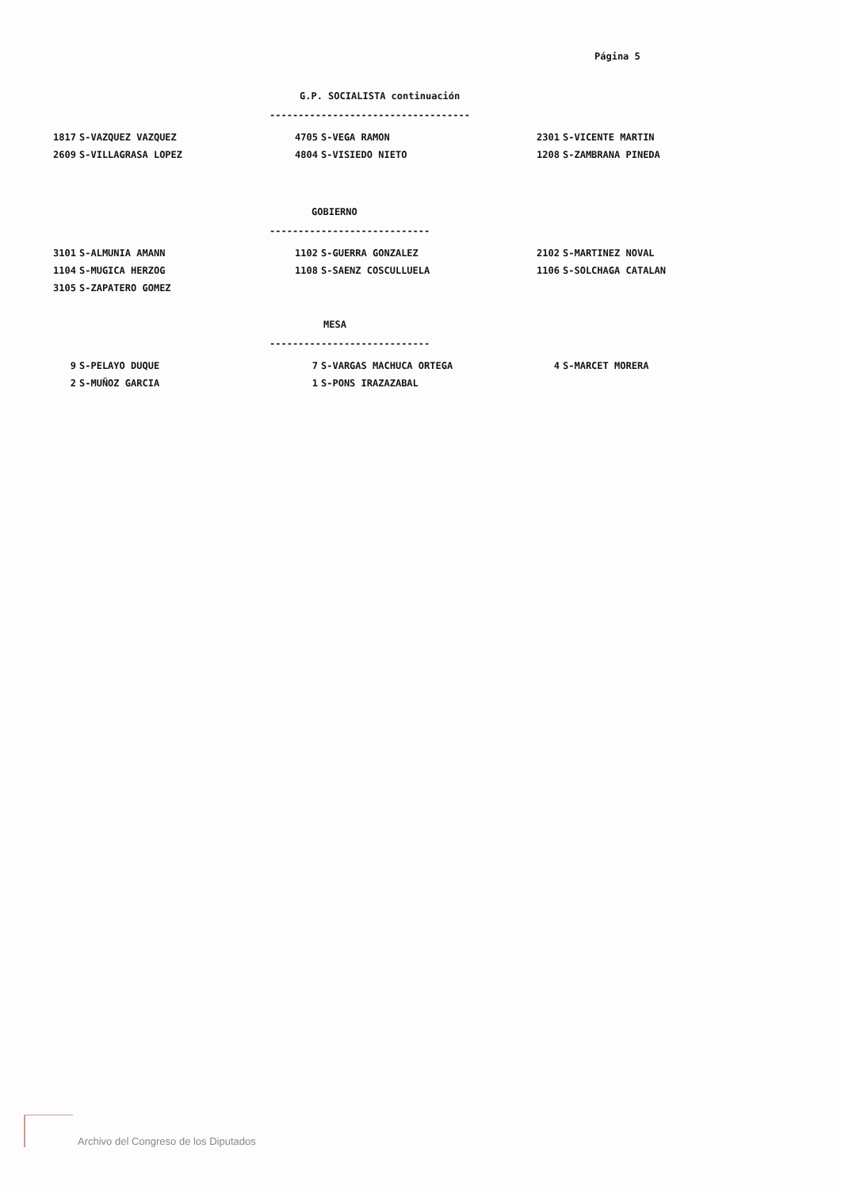Página 5
G.P. SOCIALISTA continuación
-----------------------------------
| 1817 S-VAZQUEZ VAZQUEZ | 4705 S-VEGA RAMON | 2301 S-VICENTE MARTIN |
| 2609 S-VILLAGRASA LOPEZ | 4804 S-VISIEDO NIETO | 1208 S-ZAMBRANA PINEDA |
GOBIERNO
----------------------------
| 3101 S-ALMUNIA AMANN | 1102 S-GUERRA GONZALEZ | 2102 S-MARTINEZ NOVAL |
| 1104 S-MUGICA HERZOG | 1108 S-SAENZ COSCULLUELA | 1106 S-SOLCHAGA CATALAN |
| 3105 S-ZAPATERO GOMEZ | | |
MESA
----------------------------
| 9 S-PELAYO DUQUE | 7 S-VARGAS MACHUCA ORTEGA | 4 S-MARCET MORERA |
| 2 S-MUÑOZ GARCIA | 1 S-PONS IRAZAZABAL | |
Archivo del Congreso de los Diputados